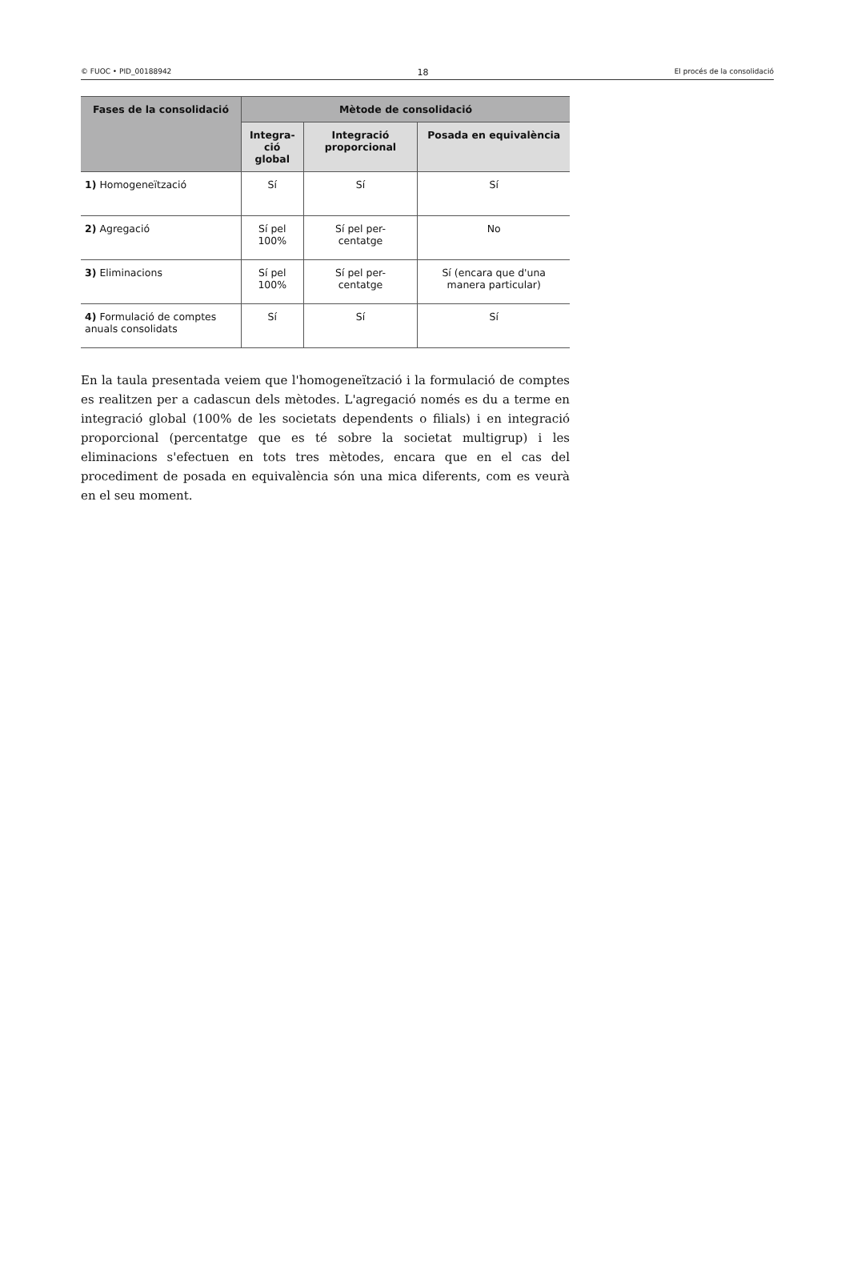© FUOC • PID_00188942 18 El procés de la consolidació
| Fases de la consolidació | Mètode de consolidació | | |
| --- | --- | --- | --- |
| | Integra- ció global | Integració proporcional | Posada en equivalència |
| 1) Homogeneïtzació | Sí | Sí | Sí |
| 2) Agregació | Sí pel 100% | Sí pel per- centatge | No |
| 3) Eliminacions | Sí pel 100% | Sí pel per- centatge | Sí (encara que d'una manera particular) |
| 4) Formulació de comptes anuals consolidats | Sí | Sí | Sí |
En la taula presentada veiem que l'homogeneïtzació i la formulació de comptes es realitzen per a cadascun dels mètodes. L'agregació només es du a terme en integració global (100% de les societats dependents o filials) i en integració proporcional (percentatge que es té sobre la societat multigrup) i les eliminacions s'efectuen en tots tres mètodes, encara que en el cas del procediment de posada en equivalència són una mica diferents, com es veurà en el seu moment.